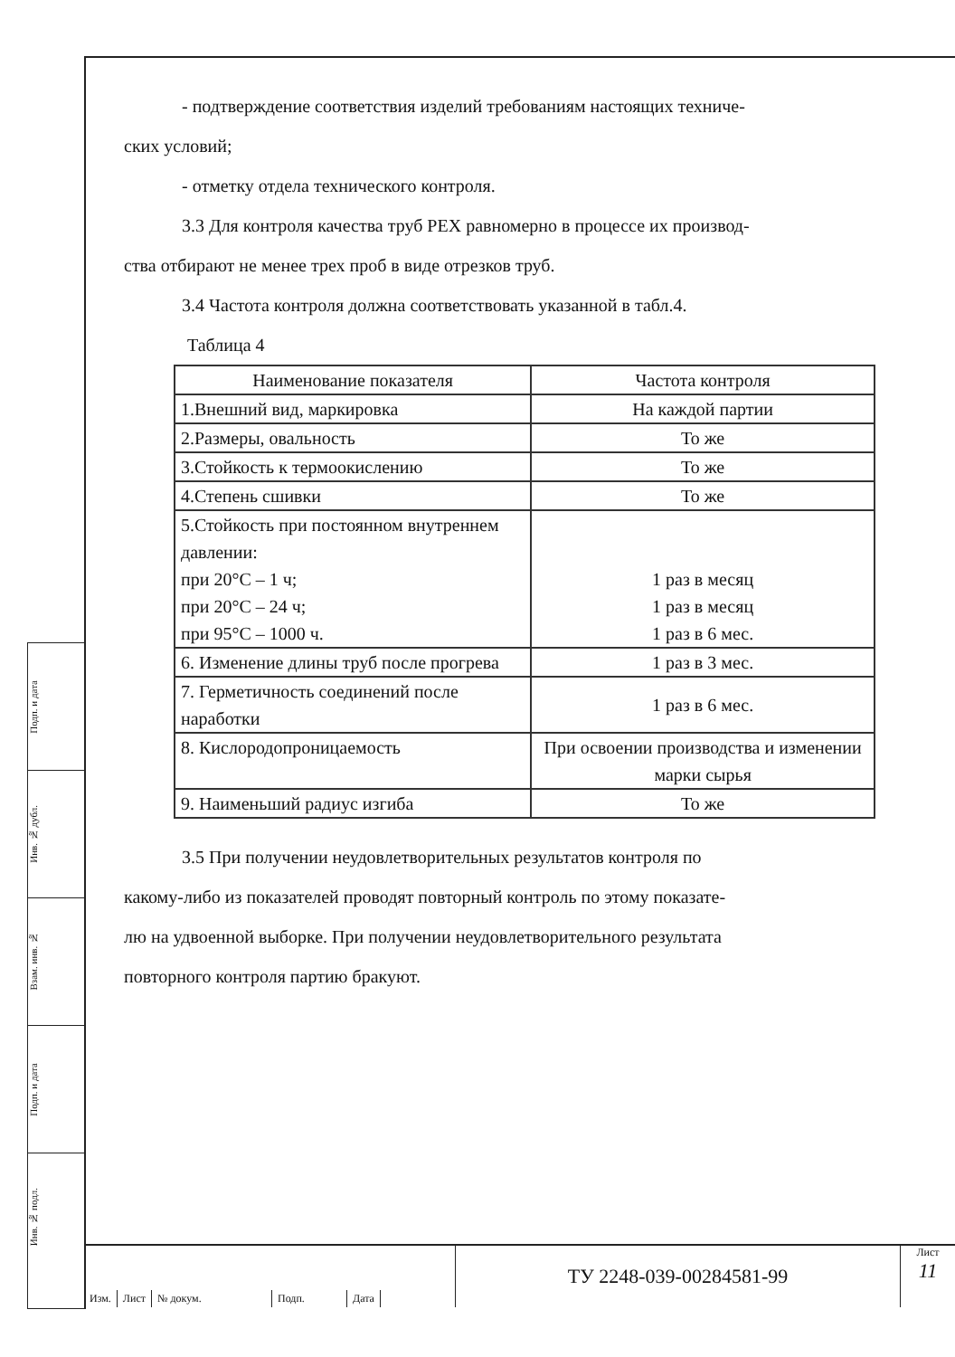- подтверждение соответствия изделий требованиям настоящих техниче-
ских условий;
- отметку отдела технического контроля.
3.3 Для контроля качества труб PEX равномерно в процессе их производ-
ства отбирают не менее трех проб в виде отрезков труб.
3.4 Частота контроля должна соответствовать указанной в табл.4.
Таблица 4
| Наименование показателя | Частота контроля |
| --- | --- |
| 1.Внешний вид, маркировка | На каждой партии |
| 2.Размеры, овальность | То же |
| 3.Стойкость к термоокислению | То же |
| 4.Степень сшивки | То же |
| 5.Стойкость при постоянном внутреннем давлении: при 20°C – 1 ч; при 20°C – 24 ч; при 95°C – 1000 ч. | 1 раз в месяц 1 раз в месяц 1 раз в 6 мес. |
| 6. Изменение длины труб после прогрева | 1 раз в 3 мес. |
| 7. Герметичность соединений после наработки | 1 раз в 6 мес. |
| 8. Кислородопроницаемость | При освоении производства и изменении марки сырья |
| 9. Наименьший радиус изгиба | То же |
3.5 При получении неудовлетворительных результатов контроля по
какому-либо из показателей проводят повторный контроль по этому показате-
лю на удвоенной выборке. При получении неудовлетворительного результата
повторного контроля партию бракуют.
Подп. и дата
Инв. № дубл.
Взам. инв. №
Подп. и дата
Инв. № подл.
Изм. Лист № докум. Подп. Дата
ТУ 2248-039-00284581-99
Лист
11